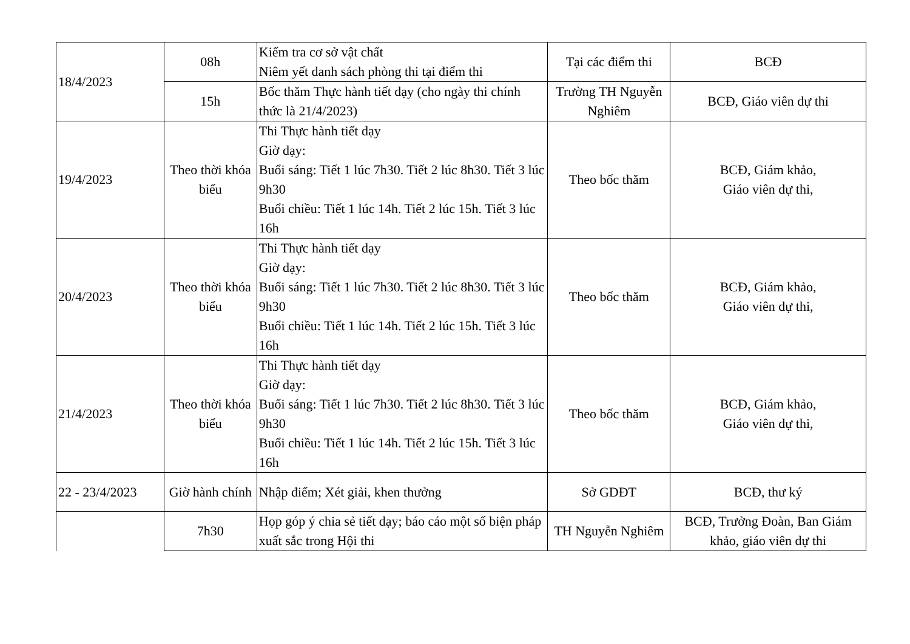| 18/4/2023 | 08h | Kiểm tra cơ sở vật chất Niêm yết danh sách phòng thi tại điểm thi | Tại các điểm thi | BCĐ |
| | 15h | Bốc thăm Thực hành tiết dạy (cho ngày thi chính thức là 21/4/2023) | Trường TH Nguyễn Nghiêm | BCĐ, Giáo viên dự thi |
| 19/4/2023 | Theo thời khóa biểu | Thi Thực hành tiết dạy Giờ dạy: Buổi sáng: Tiết 1 lúc 7h30. Tiết 2 lúc 8h30. Tiết 3 lúc 9h30 Buổi chiều: Tiết 1 lúc 14h. Tiết 2 lúc 15h. Tiết 3 lúc 16h | Theo bốc thăm | BCĐ, Giám khảo, Giáo viên dự thi, |
| 20/4/2023 | Theo thời khóa biểu | Thi Thực hành tiết dạy Giờ dạy: Buổi sáng: Tiết 1 lúc 7h30. Tiết 2 lúc 8h30. Tiết 3 lúc 9h30 Buổi chiều: Tiết 1 lúc 14h. Tiết 2 lúc 15h. Tiết 3 lúc 16h | Theo bốc thăm | BCĐ, Giám khảo, Giáo viên dự thi, |
| 21/4/2023 | Theo thời khóa biểu | Thi Thực hành tiết dạy Giờ dạy: Buổi sáng: Tiết 1 lúc 7h30. Tiết 2 lúc 8h30. Tiết 3 lúc 9h30 Buổi chiều: Tiết 1 lúc 14h. Tiết 2 lúc 15h. Tiết 3 lúc 16h | Theo bốc thăm | BCĐ, Giám khảo, Giáo viên dự thi, |
| 22 - 23/4/2023 | Giờ hành chính | Nhập điểm; Xét giải, khen thưởng | Sở GDĐT | BCĐ, thư ký |
| | 7h30 | Họp góp ý chia sẻ tiết dạy; báo cáo một số biện pháp xuất sắc trong Hội thi | TH Nguyễn Nghiêm | BCĐ, Trưởng Đoàn, Ban Giám khảo, giáo viên dự thi |